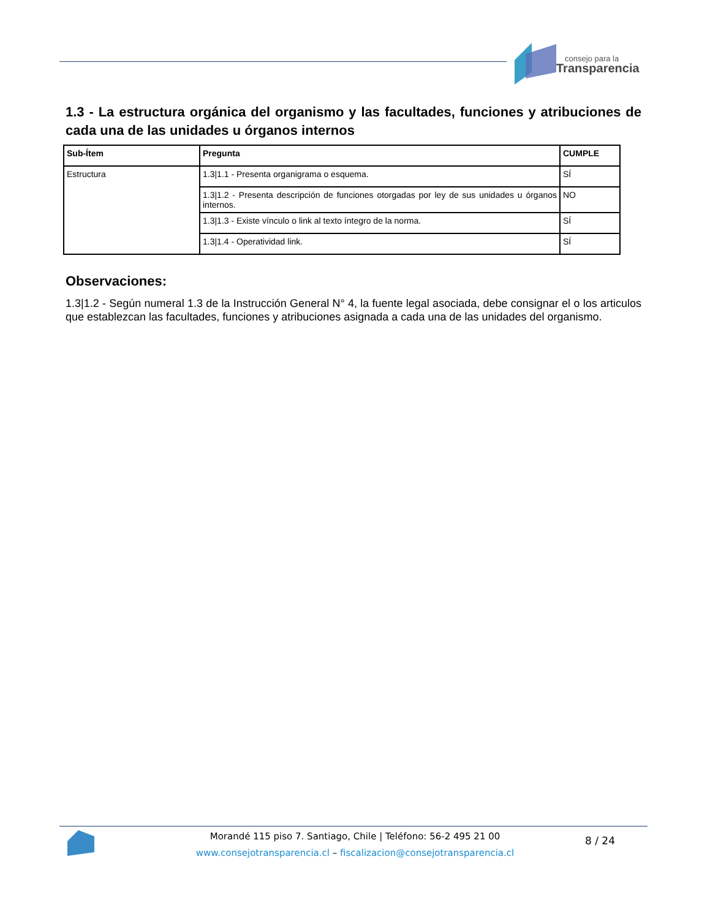consejo para la
Transparencia
1.3 - La estructura orgánica del organismo y las facultades, funciones y atribuciones de cada una de las unidades u órganos internos
| Sub-Ítem | Pregunta | CUMPLE |
| --- | --- | --- |
| Estructura | 1.3/1.1 - Presenta organigrama o esquema. | SÍ |
| | 1.3/1.2 - Presenta descripción de funciones otorgadas por ley de sus unidades u órganos internos. | NO |
| | 1.3/1.3 - Existe vínculo o link al texto íntegro de la norma. | SÍ |
| | 1.3/1.4 - Operatividad link. | SÍ |
Observaciones:
1.3|1.2 - Según numeral 1.3 de la Instrucción General N° 4, la fuente legal asociada, debe consignar el o los articulos que establezcan las facultades, funciones y atribuciones asignada a cada una de las unidades del organismo.
Morandé 115 piso 7. Santiago, Chile | Teléfono: 56-2 495 21 00
www.consejotransparencia.cl – fiscalizacion@consejotransparencia.cl
8 / 24